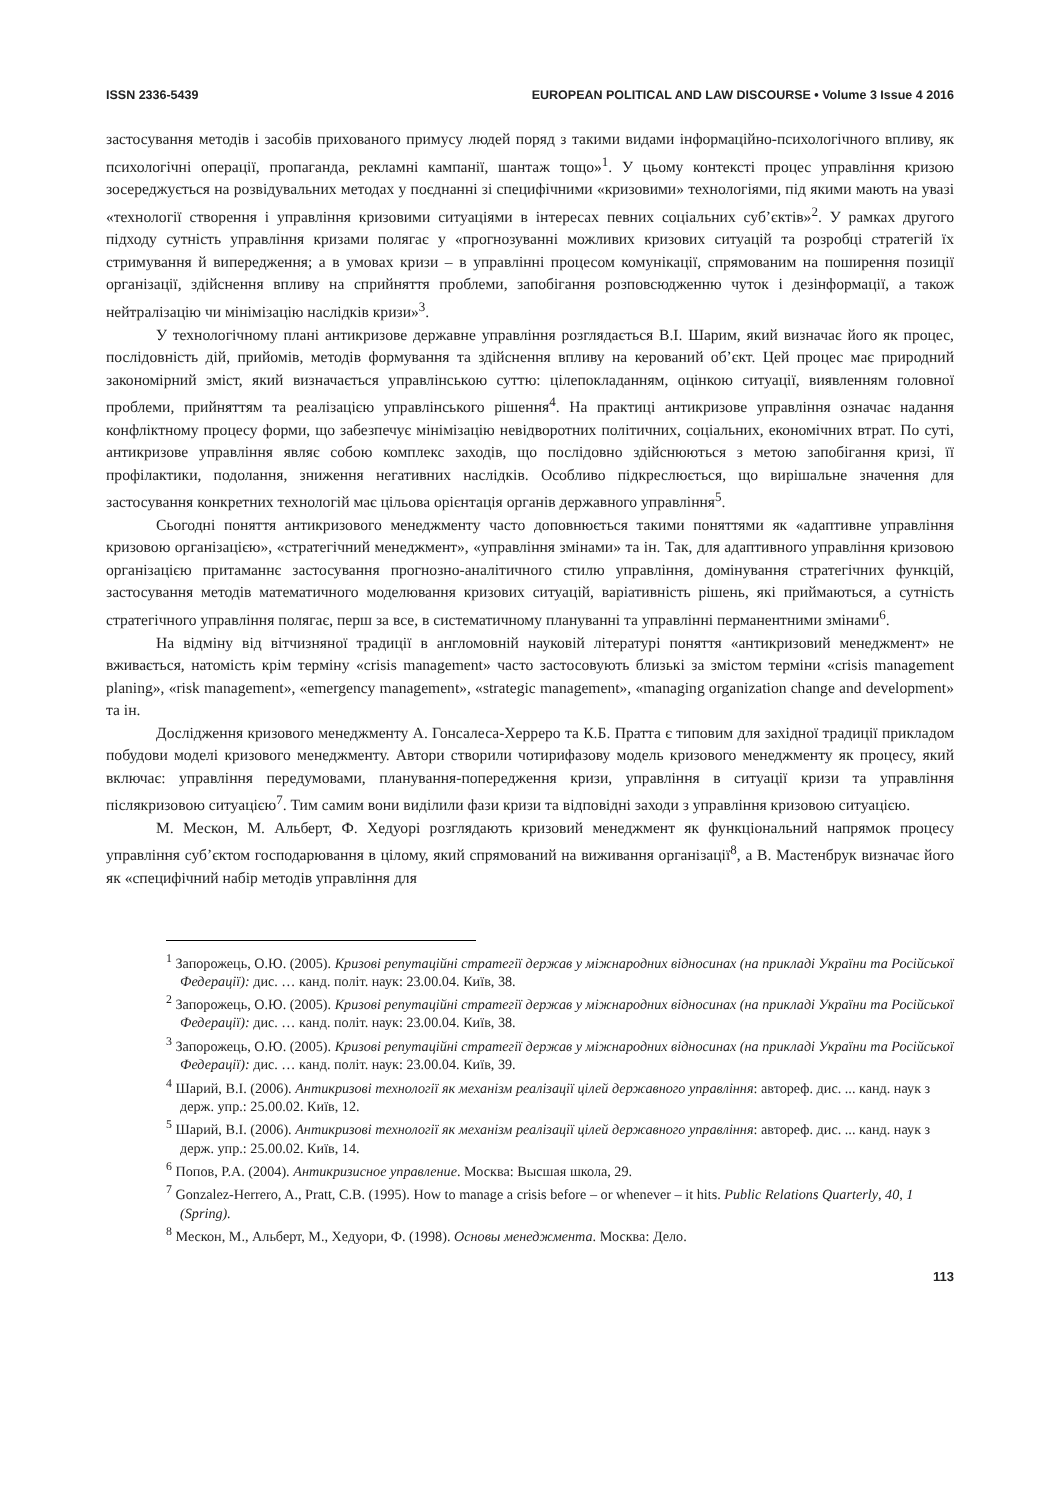ISSN 2336-5439 EUROPEAN POLITICAL AND LAW DISCOURSE • Volume 3 Issue 4 2016
застосування методів і засобів прихованого примусу людей поряд з такими видами інформаційно-психологічного впливу, як психологічні операції, пропаганда, рекламні кампанії, шантаж тощо»<sup>1</sup>. У цьому контексті процес управління кризою зосереджується на розвідувальних методах у поєднанні зі специфічними «кризовими» технологіями, під якими мають на увазі «технології створення і управління кризовими ситуаціями в інтересах певних соціальних суб’єктів»<sup>2</sup>. У рамках другого підходу сутність управління кризами полягає у «прогнозуванні можливих кризових ситуацій та розробці стратегій їх стримування й випередження; а в умовах кризи – в управлінні процесом комунікації, спрямованим на поширення позиції організації, здійснення впливу на сприйняття проблеми, запобігання розповсюдженню чуток і дезінформації, а також нейтралізацію чи мінімізацію наслідків кризи»<sup>3</sup>.
У технологічному плані антикризове державне управління розглядається В.І. Шарим, який визначає його як процес, послідовність дій, прийомів, методів формування та здійснення впливу на керований об’єкт. Цей процес має природний закономірний зміст, який визначається управлінською суттю: цілепокладанням, оцінкою ситуації, виявленням головної проблеми, прийняттям та реалізацією управлінського рішення<sup>4</sup>. На практиці антикризове управління означає надання конфліктному процесу форми, що забезпечує мінімізацію невідворотних політичних, соціальних, економічних втрат. По суті, антикризове управління являє собою комплекс заходів, що послідовно здійснюються з метою запобігання кризі, її профілактики, подолання, зниження негативних наслідків. Особливо підкреслюється, що вирішальне значення для застосування конкретних технологій має цільова орієнтація органів державного управління<sup>5</sup>.
Сьогодні поняття антикризового менеджменту часто доповнюється такими поняттями як «адаптивне управління кризовою організацією», «стратегічний менеджмент», «управління змінами» та ін. Так, для адаптивного управління кризовою організацією притаманнє застосування прогнозно-аналітичного стилю управління, домінування стратегічних функцій, застосування методів математичного моделювання кризових ситуацій, варіативність рішень, які приймаються, а сутність стратегічного управління полягає, перш за все, в систематичному плануванні та управлінні перманентними змінами<sup>6</sup>.
На відміну від вітчизняної традиції в англомовній науковій літературі поняття «антикризовий менеджмент» не вживається, натомість крім терміну «crisis management» часто застосовують близькі за змістом терміни «crisis management planing», «risk management», «emergency management», «strategic management», «managing organization change and development» та ін.
Дослідження кризового менеджменту А. Гонсалеса-Херреро та К.Б. Пратта є типовим для західної традиції прикладом побудови моделі кризового менеджменту. Автори створили чотирифазову модель кризового менеджменту як процесу, який включає: управління передумовами, планування-попередження кризи, управління в ситуації кризи та управління післякризовою ситуацією<sup>7</sup>. Тим самим вони виділили фази кризи та відповідні заходи з управління кризовою ситуацією.
М. Мескон, М. Альберт, Ф. Хедуорі розглядають кризовий менеджмент як функціональний напрямок процесу управління суб’єктом господарювання в цілому, який спрямований на виживання організації<sup>8</sup>, а В. Мастенбрук визначає його як «специфічний набір методів управління для
<sup>1</sup> Запорожець, О.Ю. (2005). Кризові репутаційні стратегії держав у міжнародних відносинах (на прикладі України та Російської Федерації): дис. … канд. політ. наук: 23.00.04. Київ, 38.
<sup>2</sup> Запорожець, О.Ю. (2005). Кризові репутаційні стратегії держав у міжнародних відносинах (на прикладі України та Російської Федерації): дис. … канд. політ. наук: 23.00.04. Київ, 38.
<sup>3</sup> Запорожець, О.Ю. (2005). Кризові репутаційні стратегії держав у міжнародних відносинах (на прикладі України та Російської Федерації): дис. … канд. політ. наук: 23.00.04. Київ, 39.
<sup>4</sup> Шарий, В.І. (2006). Антикризові технології як механізм реалізації цілей державного управління: автореф. дис. ... канд. наук з держ. упр.: 25.00.02. Київ, 12.
<sup>5</sup> Шарий, В.І. (2006). Антикризові технології як механізм реалізації цілей державного управління: автореф. дис. ... канд. наук з держ. упр.: 25.00.02. Київ, 14.
<sup>6</sup> Попов, Р.А. (2004). Антикризисное управление. Москва: Высшая школа, 29.
<sup>7</sup> Gonzalez-Herrero, A., Pratt, C.B. (1995). How to manage a crisis before – or whenever – it hits. Public Relations Quarterly, 40, 1 (Spring).
<sup>8</sup> Мескон, М., Альберт, М., Хедуори, Ф. (1998). Основы менеджмента. Москва: Дело.
113